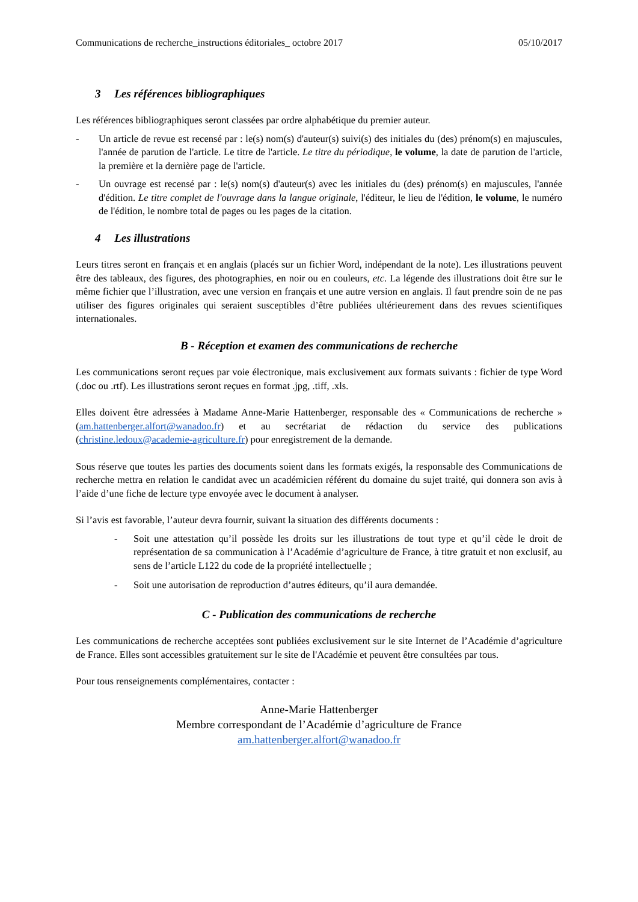Communications de recherche_instructions éditoriales_ octobre 2017 05/10/2017
3 Les références bibliographiques
Les références bibliographiques seront classées par ordre alphabétique du premier auteur.
- Un article de revue est recensé par : le(s) nom(s) d'auteur(s) suivi(s) des initiales du (des) prénom(s) en majuscules, l'année de parution de l'article. Le titre de l'article. Le titre du périodique, le volume, la date de parution de l'article, la première et la dernière page de l'article.
- Un ouvrage est recensé par : le(s) nom(s) d'auteur(s) avec les initiales du (des) prénom(s) en majuscules, l'année d'édition. Le titre complet de l'ouvrage dans la langue originale, l'éditeur, le lieu de l'édition, le volume, le numéro de l'édition, le nombre total de pages ou les pages de la citation.
4 Les illustrations
Leurs titres seront en français et en anglais (placés sur un fichier Word, indépendant de la note). Les illustrations peuvent être des tableaux, des figures, des photographies, en noir ou en couleurs, etc. La légende des illustrations doit être sur le même fichier que l’illustration, avec une version en français et une autre version en anglais. Il faut prendre soin de ne pas utiliser des figures originales qui seraient susceptibles d’être publiées ultérieurement dans des revues scientifiques internationales.
B - Réception et examen des communications de recherche
Les communications seront reçues par voie électronique, mais exclusivement aux formats suivants : fichier de type Word (.doc ou .rtf). Les illustrations seront reçues en format .jpg, .tiff, .xls.
Elles doivent être adressées à Madame Anne-Marie Hattenberger, responsable des « Communications de recherche » (am.hattenberger.alfort@wanadoo.fr) et au secrétariat de rédaction du service des publications (christine.ledoux@academie-agriculture.fr) pour enregistrement de la demande.
Sous réserve que toutes les parties des documents soient dans les formats exigés, la responsable des Communications de recherche mettra en relation le candidat avec un académicien référent du domaine du sujet traité, qui donnera son avis à l’aide d’une fiche de lecture type envoyée avec le document à analyser.
Si l’avis est favorable, l’auteur devra fournir, suivant la situation des différents documents :
- Soit une attestation qu’il possède les droits sur les illustrations de tout type et qu’il cède le droit de représentation de sa communication à l’Académie d’agriculture de France, à titre gratuit et non exclusif, au sens de l’article L122 du code de la propriété intellectuelle ;
- Soit une autorisation de reproduction d’autres éditeurs, qu’il aura demandée.
C - Publication des communications de recherche
Les communications de recherche acceptées sont publiées exclusivement sur le site Internet de l’Académie d’agriculture de France. Elles sont accessibles gratuitement sur le site de l'Académie et peuvent être consultées par tous.
Pour tous renseignements complémentaires, contacter :
Anne-Marie Hattenberger
Membre correspondant de l’Académie d’agriculture de France
am.hattenberger.alfort@wanadoo.fr